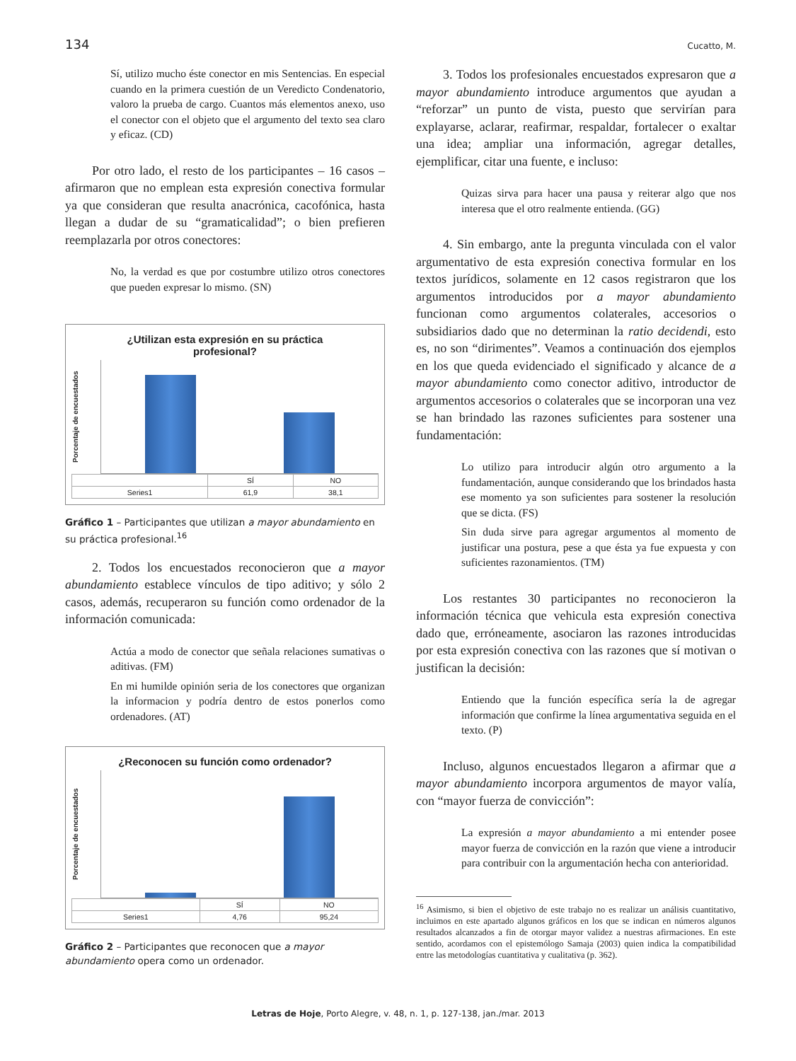134 Cucatto, M.
Sí, utilizo mucho éste conector en mis Sentencias. En especial cuando en la primera cuestión de un Veredicto Condenatorio, valoro la prueba de cargo. Cuantos más elementos anexo, uso el conector con el objeto que el argumento del texto sea claro y eficaz. (CD)
Por otro lado, el resto de los participantes – 16 casos – afirmaron que no emplean esta expresión conectiva formular ya que consideran que resulta anacrónica, cacofónica, hasta llegan a dudar de su “gramaticalidad”; o bien prefieren reemplazarla por otros conectores:
No, la verdad es que por costumbre utilizo otros conectores que pueden expresar lo mismo. (SN)
¿Utilizan esta expresión en su práctica
profesional?
Porcentaje de encuestados
| | SÍ | NO |
| Series1 | 61,9 | 38,1 |
Gráfico 1 – Participantes que utilizan a mayor abundamiento en su práctica profesional.<sup>16</sup>
2. Todos los encuestados reconocieron que a mayor abundamiento establece vínculos de tipo aditivo; y sólo 2 casos, además, recuperaron su función como ordenador de la información comunicada:
Actúa a modo de conector que señala relaciones sumativas o aditivas. (FM)
En mi humilde opinión seria de los conectores que organizan la informacion y podría dentro de estos ponerlos como ordenadores. (AT)
¿Reconocen su función como ordenador?
Porcentaje de encuestados
| | SÍ | NO |
| Series1 | 4,76 | 95,24 |
Gráfico 2 – Participantes que reconocen que a mayor abundamiento opera como un ordenador.
3. Todos los profesionales encuestados expresaron que a mayor abundamiento introduce argumentos que ayudan a “reforzar” un punto de vista, puesto que servirían para explayarse, aclarar, reafirmar, respaldar, fortalecer o exaltar una idea; ampliar una información, agregar detalles, ejemplificar, citar una fuente, e incluso:
Quizas sirva para hacer una pausa y reiterar algo que nos interesa que el otro realmente entienda. (GG)
4. Sin embargo, ante la pregunta vinculada con el valor argumentativo de esta expresión conectiva formular en los textos jurídicos, solamente en 12 casos registraron que los argumentos introducidos por a mayor abundamiento funcionan como argumentos colaterales, accesorios o subsidiarios dado que no determinan la ratio decidendi, esto es, no son “dirimentes”. Veamos a continuación dos ejemplos en los que queda evidenciado el significado y alcance de a mayor abundamiento como conector aditivo, introductor de argumentos accesorios o colaterales que se incorporan una vez se han brindado las razones suficientes para sostener una fundamentación:
Lo utilizo para introducir algún otro argumento a la fundamentación, aunque considerando que los brindados hasta ese momento ya son suficientes para sostener la resolución que se dicta. (FS)
Sin duda sirve para agregar argumentos al momento de justificar una postura, pese a que ésta ya fue expuesta y con suficientes razonamientos. (TM)
Los restantes 30 participantes no reconocieron la información técnica que vehicula esta expresión conectiva dado que, erróneamente, asociaron las razones introducidas por esta expresión conectiva con las razones que sí motivan o justifican la decisión:
Entiendo que la función específica sería la de agregar información que confirme la línea argumentativa seguida en el texto. (P)
Incluso, algunos encuestados llegaron a afirmar que a mayor abundamiento incorpora argumentos de mayor valía, con “mayor fuerza de convicción”:
La expresión a mayor abundamiento a mi entender posee mayor fuerza de convicción en la razón que viene a introducir para contribuir con la argumentación hecha con anterioridad.
<sup>16</sup> Asimismo, si bien el objetivo de este trabajo no es realizar un análisis cuantitativo, incluimos en este apartado algunos gráficos en los que se indican en números algunos resultados alcanzados a fin de otorgar mayor validez a nuestras afirmaciones. En este sentido, acordamos con el epistemólogo Samaja (2003) quien indica la compatibilidad entre las metodologías cuantitativa y cualitativa (p. 362).
Letras de Hoje, Porto Alegre, v. 48, n. 1, p. 127-138, jan./mar. 2013